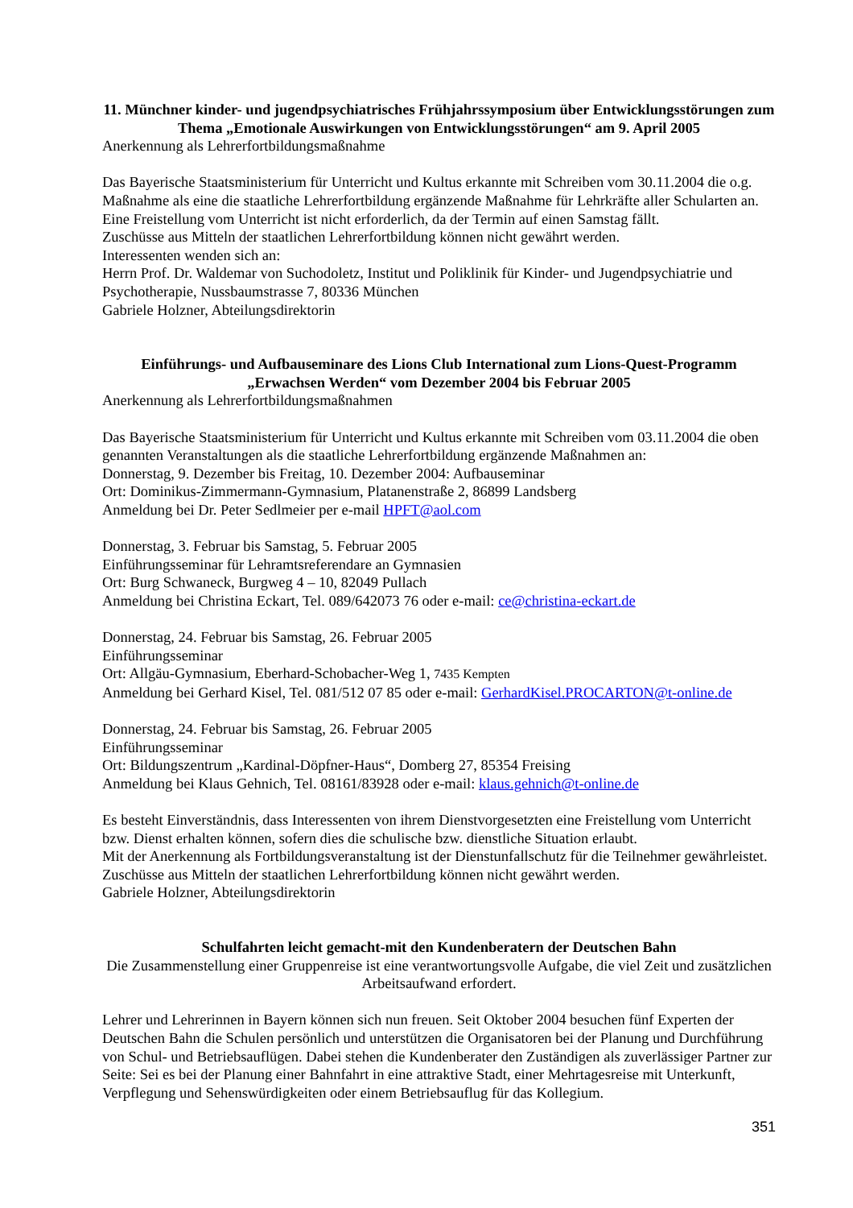11. Münchner kinder- und jugendpsychiatrisches Frühjahrssymposium über Entwicklungsstörungen zum Thema „Emotionale Auswirkungen von Entwicklungsstörungen“ am 9. April 2005
Anerkennung als Lehrerfortbildungsmaßnahme
Das Bayerische Staatsministerium für Unterricht und Kultus erkannte mit Schreiben vom 30.11.2004 die o.g. Maßnahme als eine die staatliche Lehrerfortbildung ergänzende Maßnahme für Lehrkräfte aller Schularten an. Eine Freistellung vom Unterricht ist nicht erforderlich, da der Termin auf einen Samstag fällt.
Zuschüsse aus Mitteln der staatlichen Lehrerfortbildung können nicht gewährt werden.
Interessenten wenden sich an:
Herrn Prof. Dr. Waldemar von Suchodoletz, Institut und Poliklinik für Kinder- und Jugendpsychiatrie und Psychotherapie, Nussbaumstrasse 7, 80336 München
Gabriele Holzner, Abteilungsdirektorin
Einführungs- und Aufbauseminare des Lions Club International zum Lions-Quest-Programm „Erwachsen Werden“ vom Dezember 2004 bis Februar 2005
Anerkennung als Lehrerfortbildungsmaßnahmen
Das Bayerische Staatsministerium für Unterricht und Kultus erkannte mit Schreiben vom 03.11.2004 die oben genannten Veranstaltungen als die staatliche Lehrerfortbildung ergänzende Maßnahmen an:
Donnerstag, 9. Dezember bis Freitag, 10. Dezember 2004: Aufbauseminar
Ort: Dominikus-Zimmermann-Gymnasium, Platanenstraße 2, 86899 Landsberg
Anmeldung bei Dr. Peter Sedlmeier per e-mail HPFT@aol.com
Donnerstag, 3. Februar bis Samstag, 5. Februar 2005
Einführungsseminar für Lehramtsreferendare an Gymnasien
Ort: Burg Schwaneck, Burgweg 4 – 10, 82049 Pullach
Anmeldung bei Christina Eckart, Tel. 089/642073 76 oder e-mail: ce@christina-eckart.de
Donnerstag, 24. Februar bis Samstag, 26. Februar 2005
Einführungsseminar
Ort: Allgäu-Gymnasium, Eberhard-Schobacher-Weg 1, 7435 Kempten
Anmeldung bei Gerhard Kisel, Tel. 081/512 07 85 oder e-mail: GerhardKisel.PROCARTON@t-online.de
Donnerstag, 24. Februar bis Samstag, 26. Februar 2005
Einführungsseminar
Ort: Bildungszentrum „Kardinal-Döpfner-Haus“, Domberg 27, 85354 Freising
Anmeldung bei Klaus Gehnich, Tel. 08161/83928 oder e-mail: klaus.gehnich@t-online.de
Es besteht Einverständnis, dass Interessenten von ihrem Dienstvorgesetzten eine Freistellung vom Unterricht bzw. Dienst erhalten können, sofern dies die schulische bzw. dienstliche Situation erlaubt.
Mit der Anerkennung als Fortbildungsveranstaltung ist der Dienstunfallschutz für die Teilnehmer gewährleistet. Zuschüsse aus Mitteln der staatlichen Lehrerfortbildung können nicht gewährt werden.
Gabriele Holzner, Abteilungsdirektorin
Schulfahrten leicht gemacht-mit den Kundenberatern der Deutschen Bahn
Die Zusammenstellung einer Gruppenreise ist eine verantwortungsvolle Aufgabe, die viel Zeit und zusätzlichen Arbeitsaufwand erfordert.
Lehrer und Lehrerinnen in Bayern können sich nun freuen. Seit Oktober 2004 besuchen fünf Experten der Deutschen Bahn die Schulen persönlich und unterstützen die Organisatoren bei der Planung und Durchführung von Schul- und Betriebsauflügen. Dabei stehen die Kundenberater den Zuständigen als zuverlässiger Partner zur Seite: Sei es bei der Planung einer Bahnfahrt in eine attraktive Stadt, einer Mehrtagesreise mit Unterkunft, Verpflegung und Sehenswürdigkeiten oder einem Betriebsauflug für das Kollegium.
351